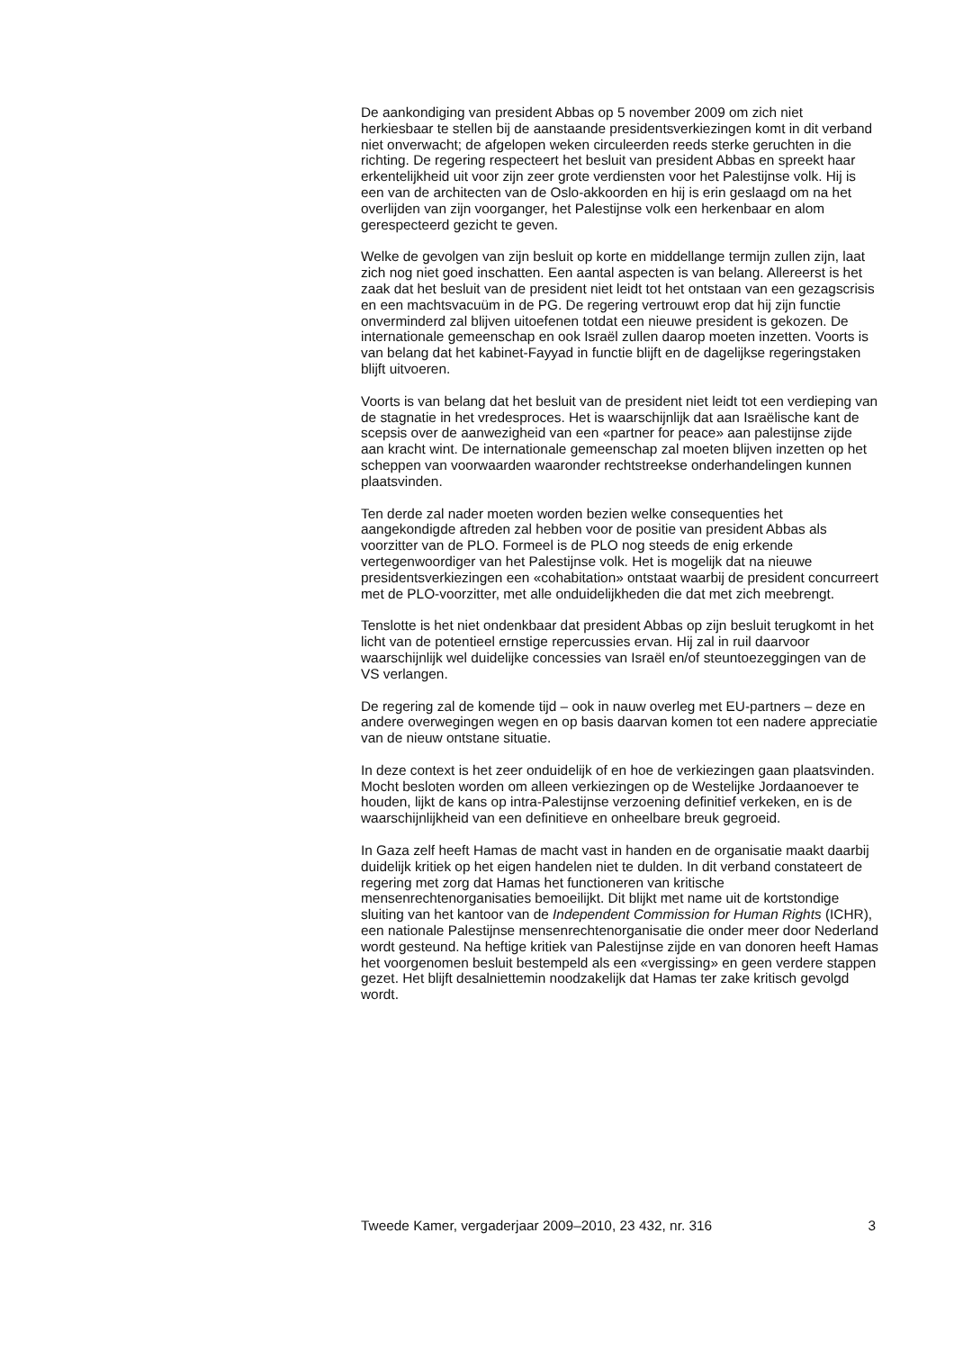De aankondiging van president Abbas op 5 november 2009 om zich niet herkiesbaar te stellen bij de aanstaande presidentsverkiezingen komt in dit verband niet onverwacht; de afgelopen weken circuleerden reeds sterke geruchten in die richting. De regering respecteert het besluit van president Abbas en spreekt haar erkentelijkheid uit voor zijn zeer grote verdiensten voor het Palestijnse volk. Hij is een van de architecten van de Oslo-akkoorden en hij is erin geslaagd om na het overlijden van zijn voorganger, het Palestijnse volk een herkenbaar en alom gerespecteerd gezicht te geven.
Welke de gevolgen van zijn besluit op korte en middellange termijn zullen zijn, laat zich nog niet goed inschatten. Een aantal aspecten is van belang. Allereerst is het zaak dat het besluit van de president niet leidt tot het ontstaan van een gezagscrisis en een machtsvacuüm in de PG. De regering vertrouwt erop dat hij zijn functie onverminderd zal blijven uitoefenen totdat een nieuwe president is gekozen. De internationale gemeenschap en ook Israël zullen daarop moeten inzetten. Voorts is van belang dat het kabinet-Fayyad in functie blijft en de dagelijkse regeringstaken blijft uitvoeren.
Voorts is van belang dat het besluit van de president niet leidt tot een verdieping van de stagnatie in het vredesproces. Het is waarschijnlijk dat aan Israëlische kant de scepsis over de aanwezigheid van een «partner for peace» aan palestijnse zijde aan kracht wint. De internationale gemeenschap zal moeten blijven inzetten op het scheppen van voorwaarden waaronder rechtstreekse onderhandelingen kunnen plaatsvinden.
Ten derde zal nader moeten worden bezien welke consequenties het aangekondigde aftreden zal hebben voor de positie van president Abbas als voorzitter van de PLO. Formeel is de PLO nog steeds de enig erkende vertegenwoordiger van het Palestijnse volk. Het is mogelijk dat na nieuwe presidentsverkiezingen een «cohabitation» ontstaat waarbij de president concurreert met de PLO-voorzitter, met alle onduidelijkheden die dat met zich meebrengt.
Tenslotte is het niet ondenkbaar dat president Abbas op zijn besluit terugkomt in het licht van de potentieel ernstige repercussies ervan. Hij zal in ruil daarvoor waarschijnlijk wel duidelijke concessies van Israël en/of steuntoezeggingen van de VS verlangen.
De regering zal de komende tijd – ook in nauw overleg met EU-partners – deze en andere overwegingen wegen en op basis daarvan komen tot een nadere appreciatie van de nieuw ontstane situatie.
In deze context is het zeer onduidelijk of en hoe de verkiezingen gaan plaatsvinden. Mocht besloten worden om alleen verkiezingen op de Westelijke Jordaanoever te houden, lijkt de kans op intra-Palestijnse verzoening definitief verkeken, en is de waarschijnlijkheid van een definitieve en onheelbare breuk gegroeid.
In Gaza zelf heeft Hamas de macht vast in handen en de organisatie maakt daarbij duidelijk kritiek op het eigen handelen niet te dulden. In dit verband constateert de regering met zorg dat Hamas het functioneren van kritische mensenrechtenorganisaties bemoeilijkt. Dit blijkt met name uit de kortstondige sluiting van het kantoor van de Independent Commission for Human Rights (ICHR), een nationale Palestijnse mensenrechtenorganisatie die onder meer door Nederland wordt gesteund. Na heftige kritiek van Palestijnse zijde en van donoren heeft Hamas het voorgenomen besluit bestempeld als een «vergissing» en geen verdere stappen gezet. Het blijft desalniettemin noodzakelijk dat Hamas ter zake kritisch gevolgd wordt.
Tweede Kamer, vergaderjaar 2009–2010, 23 432, nr. 316 3